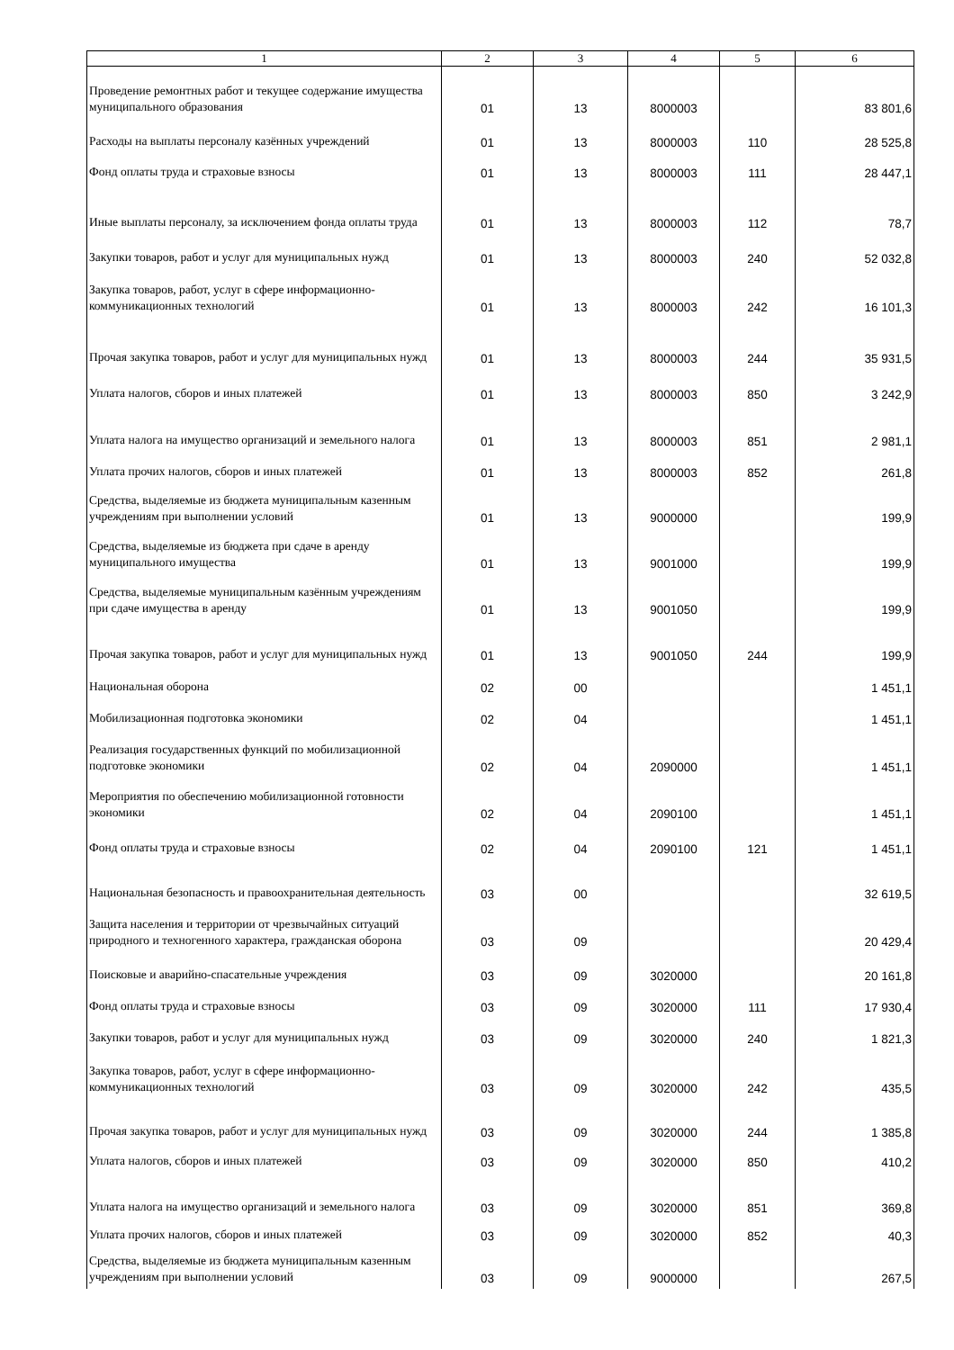| 1 | 2 | 3 | 4 | 5 | 6 |
| --- | --- | --- | --- | --- | --- |
| Проведение ремонтных работ и текущее содержание имущества муниципального образования | 01 | 13 | 8000003 | | 83 801,6 |
| Расходы на выплаты персоналу казённых учреждений | 01 | 13 | 8000003 | 110 | 28 525,8 |
| Фонд оплаты труда и страховые взносы | 01 | 13 | 8000003 | 111 | 28 447,1 |
| Иные выплаты персоналу, за исключением фонда оплаты труда | 01 | 13 | 8000003 | 112 | 78,7 |
| Закупки товаров, работ и услуг для муниципальных нужд | 01 | 13 | 8000003 | 240 | 52 032,8 |
| Закупка товаров, работ, услуг в сфере информационно-коммуникационных технологий | 01 | 13 | 8000003 | 242 | 16 101,3 |
| Прочая закупка товаров, работ и услуг для муниципальных нужд | 01 | 13 | 8000003 | 244 | 35 931,5 |
| Уплата налогов, сборов и иных платежей | 01 | 13 | 8000003 | 850 | 3 242,9 |
| Уплата налога на имущество организаций и земельного налога | 01 | 13 | 8000003 | 851 | 2 981,1 |
| Уплата прочих налогов, сборов и иных платежей | 01 | 13 | 8000003 | 852 | 261,8 |
| Средства, выделяемые из бюджета муниципальным казенным учреждениям при выполнении условий | 01 | 13 | 9000000 | | 199,9 |
| Средства, выделяемые из бюджета при сдаче в аренду муниципального имущества | 01 | 13 | 9001000 | | 199,9 |
| Средства, выделяемые муниципальным казённым учреждениям при сдаче имущества в аренду | 01 | 13 | 9001050 | | 199,9 |
| Прочая закупка товаров, работ и услуг для муниципальных нужд | 01 | 13 | 9001050 | 244 | 199,9 |
| Национальная оборона | 02 | 00 | | | 1 451,1 |
| Мобилизационная подготовка экономики | 02 | 04 | | | 1 451,1 |
| Реализация государственных функций по мобилизационной подготовке экономики | 02 | 04 | 2090000 | | 1 451,1 |
| Мероприятия по обеспечению мобилизационной готовности экономики | 02 | 04 | 2090100 | | 1 451,1 |
| Фонд оплаты труда и страховые взносы | 02 | 04 | 2090100 | 121 | 1 451,1 |
| Национальная безопасность и правоохранительная деятельность | 03 | 00 | | | 32 619,5 |
| Защита населения и территории от чрезвычайных ситуаций природного и техногенного характера, гражданская оборона | 03 | 09 | | | 20 429,4 |
| Поисковые и аварийно-спасательные учреждения | 03 | 09 | 3020000 | | 20 161,8 |
| Фонд оплаты труда и страховые взносы | 03 | 09 | 3020000 | 111 | 17 930,4 |
| Закупки товаров, работ и услуг для муниципальных нужд | 03 | 09 | 3020000 | 240 | 1 821,3 |
| Закупка товаров, работ, услуг в сфере информационно-коммуникационных технологий | 03 | 09 | 3020000 | 242 | 435,5 |
| Прочая закупка товаров, работ и услуг для муниципальных нужд | 03 | 09 | 3020000 | 244 | 1 385,8 |
| Уплата налогов, сборов и иных платежей | 03 | 09 | 3020000 | 850 | 410,2 |
| Уплата налога на имущество организаций и земельного налога | 03 | 09 | 3020000 | 851 | 369,8 |
| Уплата прочих налогов, сборов и иных платежей | 03 | 09 | 3020000 | 852 | 40,3 |
| Средства, выделяемые из бюджета муниципальным казенным учреждениям при выполнении условий | 03 | 09 | 9000000 | | 267,5 |